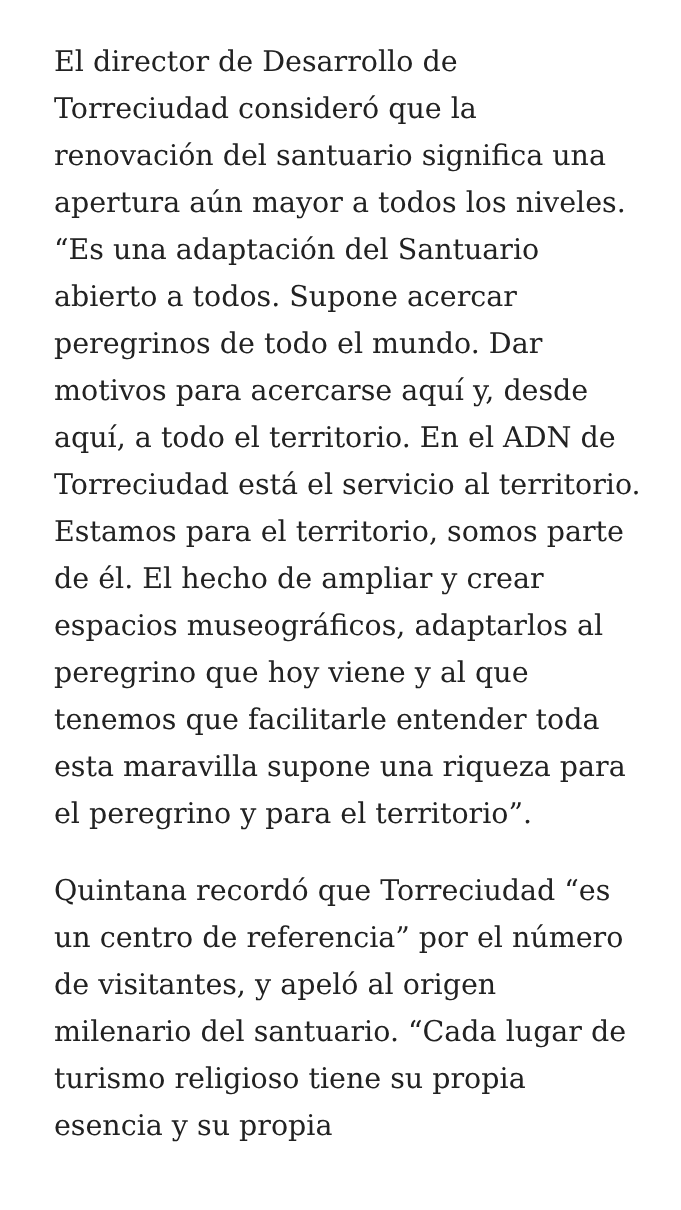El director de Desarrollo de Torreciudad consideró que la renovación del santuario significa una apertura aún mayor a todos los niveles. “Es una adaptación del Santuario abierto a todos. Supone acercar peregrinos de todo el mundo. Dar motivos para acercarse aquí y, desde aquí, a todo el territorio. En el ADN de Torreciudad está el servicio al territorio. Estamos para el territorio, somos parte de él. El hecho de ampliar y crear espacios museográficos, adaptarlos al peregrino que hoy viene y al que tenemos que facilitarle entender toda esta maravilla supone una riqueza para el peregrino y para el territorio”.
Quintana recordó que Torreciudad “es un centro de referencia” por el número de visitantes, y apeló al origen milenario del santuario. “Cada lugar de turismo religioso tiene su propia esencia y su propia